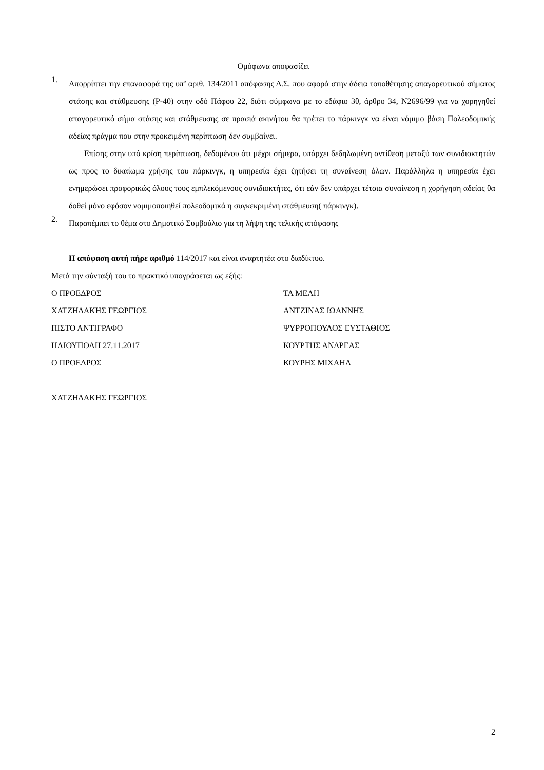Ομόφωνα αποφασίζει
1.
Απορρίπτει την επαναφορά της υπ’ αριθ. 134/2011 απόφασης Δ.Σ. που αφορά στην άδεια τοποθέτησης απαγορευτικού σήματος στάσης και στάθμευσης (Ρ-40) στην οδό Πάφου 22, διότι σύμφωνα με το εδάφιο 3θ, άρθρο 34, Ν2696/99 για να χορηγηθεί απαγορευτικό σήμα στάσης και στάθμευσης σε πρασιά ακινήτου θα πρέπει το πάρκινγκ να είναι νόμιμο βάση Πολεοδομικής αδείας πράγμα που στην προκειμένη περίπτωση δεν συμβαίνει.
Επίσης στην υπό κρίση περίπτωση, δεδομένου ότι μέχρι σήμερα, υπάρχει δεδηλωμένη αντίθεση μεταξύ των συνιδιοκτητών ως προς το δικαίωμα χρήσης του πάρκινγκ, η υπηρεσία έχει ζητήσει τη συναίνεση όλων. Παράλληλα η υπηρεσία έχει ενημερώσει προφορικώς όλους τους εμπλεκόμενους συνιδιοκτήτες, ότι εάν δεν υπάρχει τέτοια συναίνεση η χορήγηση αδείας θα δοθεί μόνο εφόσον νομιμοποιηθεί πολεοδομικά η συγκεκριμένη στάθμευση( πάρκινγκ).
2.
Παραπέμπει το θέμα στο Δημοτικό Συμβούλιο για τη λήψη της τελικής απόφασης
Η απόφαση αυτή πήρε αριθμό 114/2017 και είναι αναρτητέα στο διαδίκτυο.
Μετά την σύνταξή του το πρακτικό υπογράφεται ως εξής:
Ο ΠΡΟΕΔΡΟΣ ΤΑ ΜΕΛΗ
ΧΑΤΖΗΔΑΚΗΣ ΓΕΩΡΓΙΟΣ ΑΝΤΖΙΝΑΣ ΙΩΑΝΝΗΣ
ΠΙΣΤΟ ΑΝΤΙΓΡΑΦΟ ΨΥΡΡΟΠΟΥΛΟΣ ΕΥΣΤΑΘΙΟΣ
ΗΛΙΟΥΠΟΛΗ 27.11.2017 ΚΟΥΡΤΗΣ ΑΝΔΡΕΑΣ
Ο ΠΡΟΕΔΡΟΣ ΚΟΥΡΗΣ ΜΙΧΑΗΛ
ΧΑΤΖΗΔΑΚΗΣ ΓΕΩΡΓΙΟΣ
2